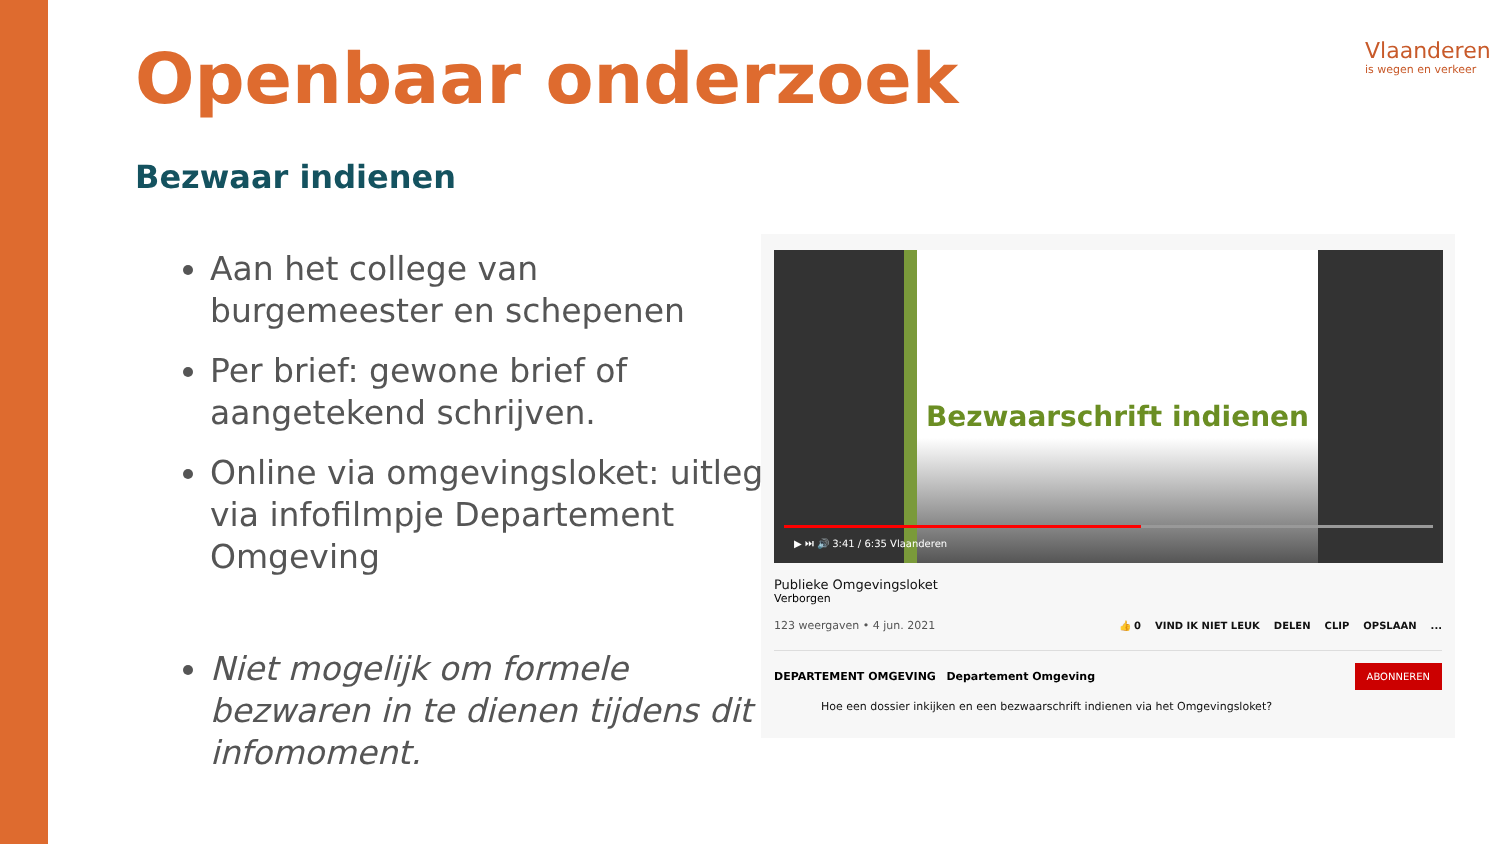Openbaar onderzoek Vlaanderen
is wegen en verkeer
Bezwaar indienen
Aan het college van burgemeester en schepenen
Per brief: gewone brief of aangetekend schrijven.
Online via omgevingsloket: uitleg via infofilmpje Departement Omgeving
Niet mogelijk om formele bezwaren in te dienen tijdens dit infomoment.
Bezwaarschrift indienen
▶ ⏭ 🔊 3:41 / 6:35 Vlaanderen
Publieke Omgevingsloket
Verborgen
123 weergaven • 4 jun. 2021 👍 0 VIND IK NIET LEUK DELEN CLIP OPSLAAN...
DEPARTEMENT OMGEVING Departement Omgeving ABONNEREN
Hoe een dossier inkijken en een bezwaarschrift indienen via het Omgevingsloket?